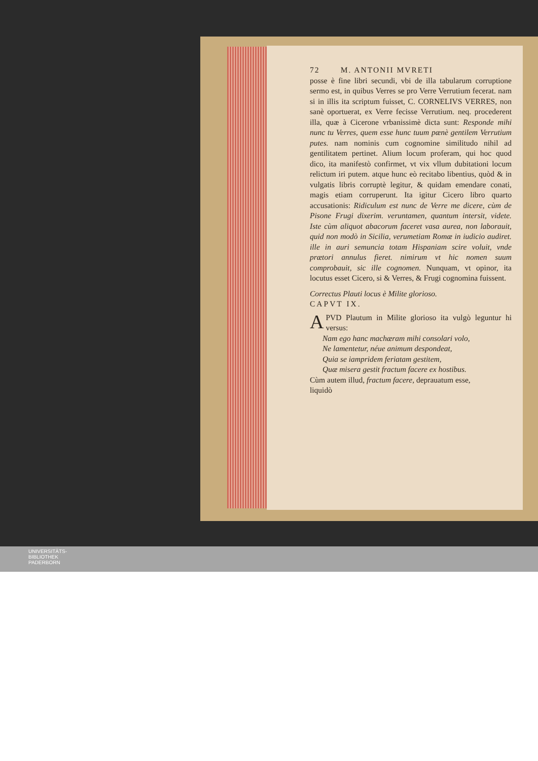72 M. ANTONII MVRETI
posse è fine libri secundi, vbi de illa tabularum corruptione sermo est, in quibus Verres se pro Verre Verrutium fecerat. nam si in illis ita scriptum fuisset, C. CORNELIVS VERRES, non sanè oportuerat, ex Verre fecisse Verrutium. neq. procederent illa, quæ à Cicerone vrbanissimè dicta sunt: Responde mihi nunc tu Verres, quem esse hunc tuum pænè gentilem Verrutium putes. nam nominis cum cognomine similitudo nihil ad gentilitatem pertinet. Alium locum proferam, qui hoc quod dico, ita manifestò confirmet, vt vix vllum dubitationi locum relictum iri putem. atque hunc eò recitabo libentius, quòd & in vulgatis libris corruptè legitur, & quidam emendare conati, magis etiam corruperunt. Ita igitur Cicero libro quarto accusationis: Ridiculum est nunc de Verre me dicere, cùm de Pisone Frugi dixerim. veruntamen, quantum intersit, videte. Iste cùm aliquot abacorum faceret vasa aurea, non laborauit, quid non modò in Sicilia, verumetiam Romæ in iudicio audiret. ille in auri semuncia totam Hispaniam scire voluit, vnde prætori annulus fieret. nimirum vt hic nomen suum comprobauit, sic ille cognomen. Nunquam, vt opinor, ita locutus esset Cicero, si & Verres, & Frugi cognomina fuissent.
Correctus Plauti locus è Milite glorioso.
CAPVT IX.
APVD Plautum in Milite glorioso ita vulgò leguntur hi versus:
Nam ego hanc machæram mihi consolari volo,
Ne lamentetur, néue animum despondeat,
Quia se iampridem feriatam gestitem,
Quæ misera gestit fractum facere ex hostibus.
Cùm autem illud, fractum facere, deprauatum esse,
liquidò
UNIVERSITÄTS-
BIBLIOTHEK
PADERBORN